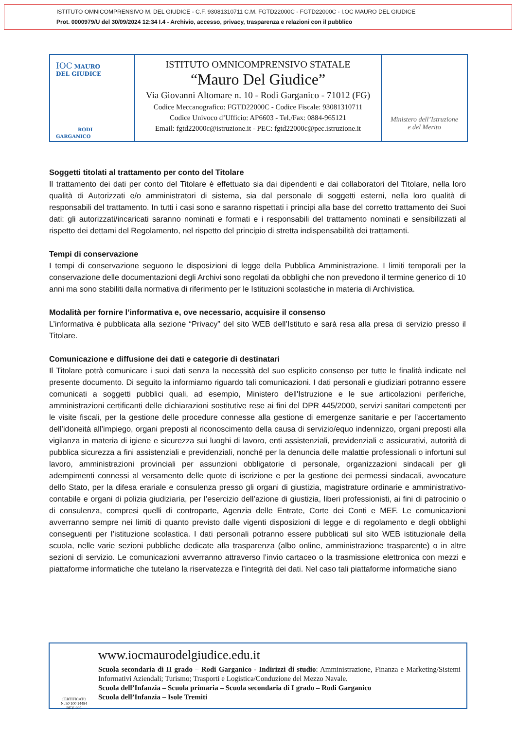ISTITUTO OMNICOMPRENSIVO M. DEL GIUDICE - C.F. 93081310711 C.M. FGTD22000C - FGTD22000C - I.OC MAURO DEL GIUDICE
Prot. 0000979/U del 30/09/2024 12:34 I.4 - Archivio, accesso, privacy, trasparenza e relazioni con il pubblico
IOC MAURO
DEL GIUDICE
RODI GARGANICO
ISTITUTO OMNICOMPRENSIVO STATALE
“Mauro Del Giudice”
Via Giovanni Altomare n. 10 - Rodi Garganico - 71012 (FG)
Codice Meccanografico: FGTD22000C - Codice Fiscale: 93081310711
Codice Univoco d’Ufficio: AP6603 - Tel./Fax: 0884-965121
Email: fgtd22000c@istruzione.it - PEC: fgtd22000c@pec.istruzione.it
Ministero dell’Istruzione
e del Merito
Soggetti titolati al trattamento per conto del Titolare
Il trattamento dei dati per conto del Titolare è effettuato sia dai dipendenti e dai collaboratori del Titolare, nella loro qualità di Autorizzati e/o amministratori di sistema, sia dal personale di soggetti esterni, nella loro qualità di responsabili del trattamento. In tutti i casi sono e saranno rispettati i principi alla base del corretto trattamento dei Suoi dati: gli autorizzati/incaricati saranno nominati e formati e i responsabili del trattamento nominati e sensibilizzati al rispetto dei dettami del Regolamento, nel rispetto del principio di stretta indispensabilità dei trattamenti.
Tempi di conservazione
I tempi di conservazione seguono le disposizioni di legge della Pubblica Amministrazione. I limiti temporali per la conservazione delle documentazioni degli Archivi sono regolati da obblighi che non prevedono il termine generico di 10 anni ma sono stabiliti dalla normativa di riferimento per le Istituzioni scolastiche in materia di Archivistica.
Modalità per fornire l’informativa e, ove necessario, acquisire il consenso
L’informativa è pubblicata alla sezione “Privacy” del sito WEB dell’Istituto e sarà resa alla presa di servizio presso il Titolare.
Comunicazione e diffusione dei dati e categorie di destinatari
Il Titolare potrà comunicare i suoi dati senza la necessità del suo esplicito consenso per tutte le finalità indicate nel presente documento. Di seguito la informiamo riguardo tali comunicazioni. I dati personali e giudiziari potranno essere comunicati a soggetti pubblici quali, ad esempio, Ministero dell'Istruzione e le sue articolazioni periferiche, amministrazioni certificanti delle dichiarazioni sostitutive rese ai fini del DPR 445/2000, servizi sanitari competenti per le visite fiscali, per la gestione delle procedure connesse alla gestione di emergenze sanitarie e per l’accertamento dell’idoneità all’impiego, organi preposti al riconoscimento della causa di servizio/equo indennizzo, organi preposti alla vigilanza in materia di igiene e sicurezza sui luoghi di lavoro, enti assistenziali, previdenziali e assicurativi, autorità di pubblica sicurezza a fini assistenziali e previdenziali, nonché per la denuncia delle malattie professionali o infortuni sul lavoro, amministrazioni provinciali per assunzioni obbligatorie di personale, organizzazioni sindacali per gli adempimenti connessi al versamento delle quote di iscrizione e per la gestione dei permessi sindacali, avvocature dello Stato, per la difesa erariale e consulenza presso gli organi di giustizia, magistrature ordinarie e amministrativo-contabile e organi di polizia giudiziaria, per l’esercizio dell’azione di giustizia, liberi professionisti, ai fini di patrocinio o di consulenza, compresi quelli di controparte, Agenzia delle Entrate, Corte dei Conti e MEF. Le comunicazioni avverranno sempre nei limiti di quanto previsto dalle vigenti disposizioni di legge e di regolamento e degli obblighi conseguenti per l’istituzione scolastica. I dati personali potranno essere pubblicati sul sito WEB istituzionale della scuola, nelle varie sezioni pubbliche dedicate alla trasparenza (albo online, amministrazione trasparente) o in altre sezioni di servizio. Le comunicazioni avverranno attraverso l’invio cartaceo o la trasmissione elettronica con mezzi e piattaforme informatiche che tutelano la riservatezza e l’integrità dei dati. Nel caso tali piattaforme informatiche siano
CERTIFICATO
N. 50 100 14484
REV. 005
www.iocmaurodelgiudice.edu.it
Scuola secondaria di II grado – Rodi Garganico - Indirizzi di studio: Amministrazione, Finanza e Marketing/Sistemi Informativi Aziendali; Turismo; Trasporti e Logistica/Conduzione del Mezzo Navale.
Scuola dell’Infanzia – Scuola primaria – Scuola secondaria di I grado – Rodi Garganico
Scuola dell’Infanzia – Isole Tremiti